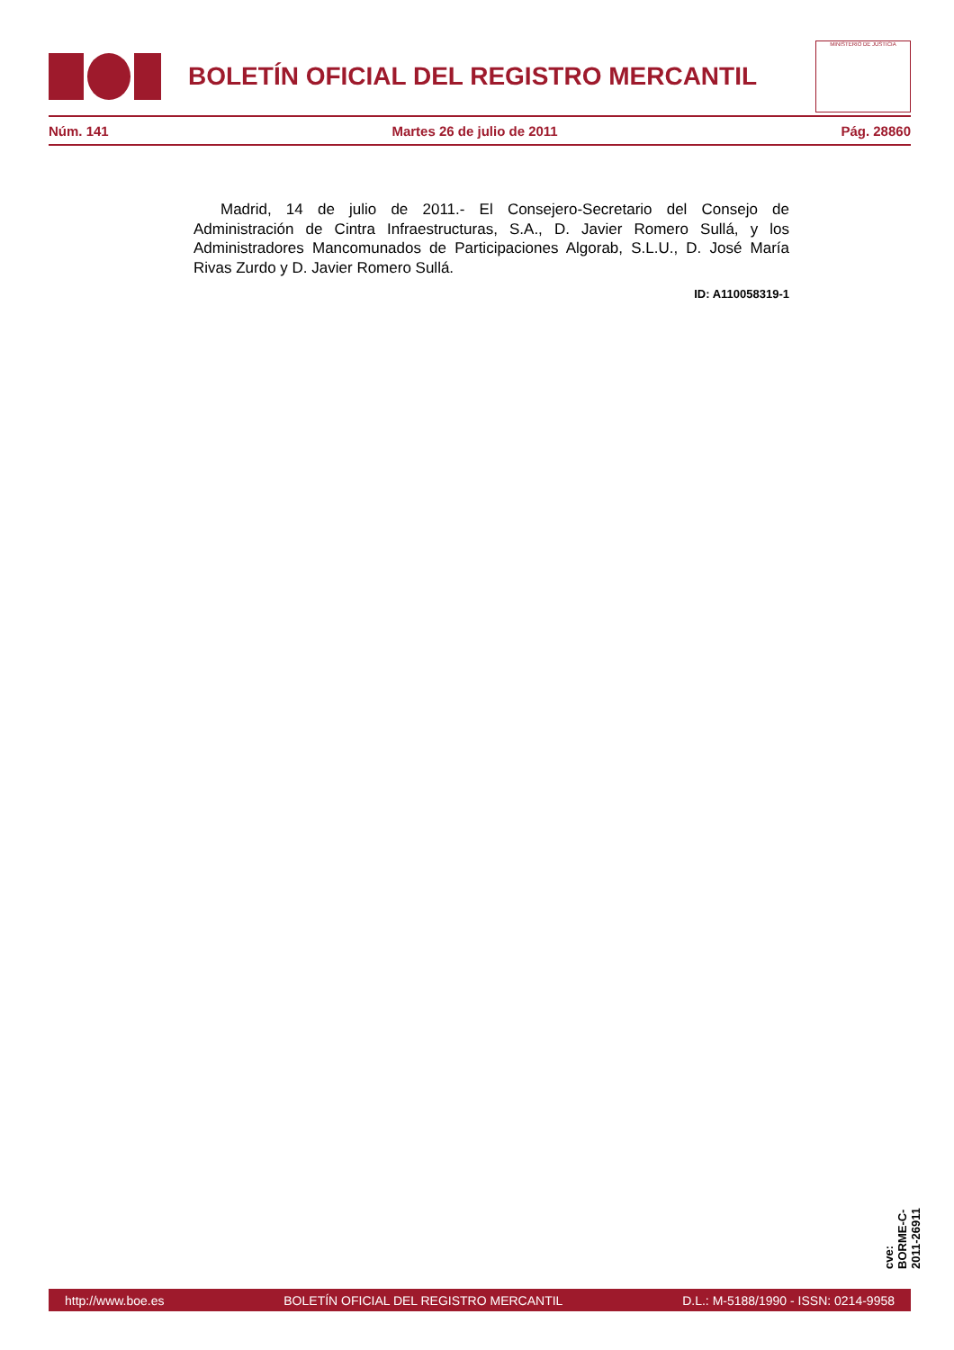BOLETÍN OFICIAL DEL REGISTRO MERCANTIL
MINISTERIO DE JUSTICIA
Núm. 141 Martes 26 de julio de 2011 Pág. 28860
Madrid, 14 de julio de 2011.- El Consejero-Secretario del Consejo de Administración de Cintra Infraestructuras, S.A., D. Javier Romero Sullá, y los Administradores Mancomunados de Participaciones Algorab, S.L.U., D. José María Rivas Zurdo y D. Javier Romero Sullá.
ID: A110058319-1
cve: BORME-C-2011-26911
http://www.boe.es BOLETÍN OFICIAL DEL REGISTRO MERCANTIL D.L.: M-5188/1990 - ISSN: 0214-9958